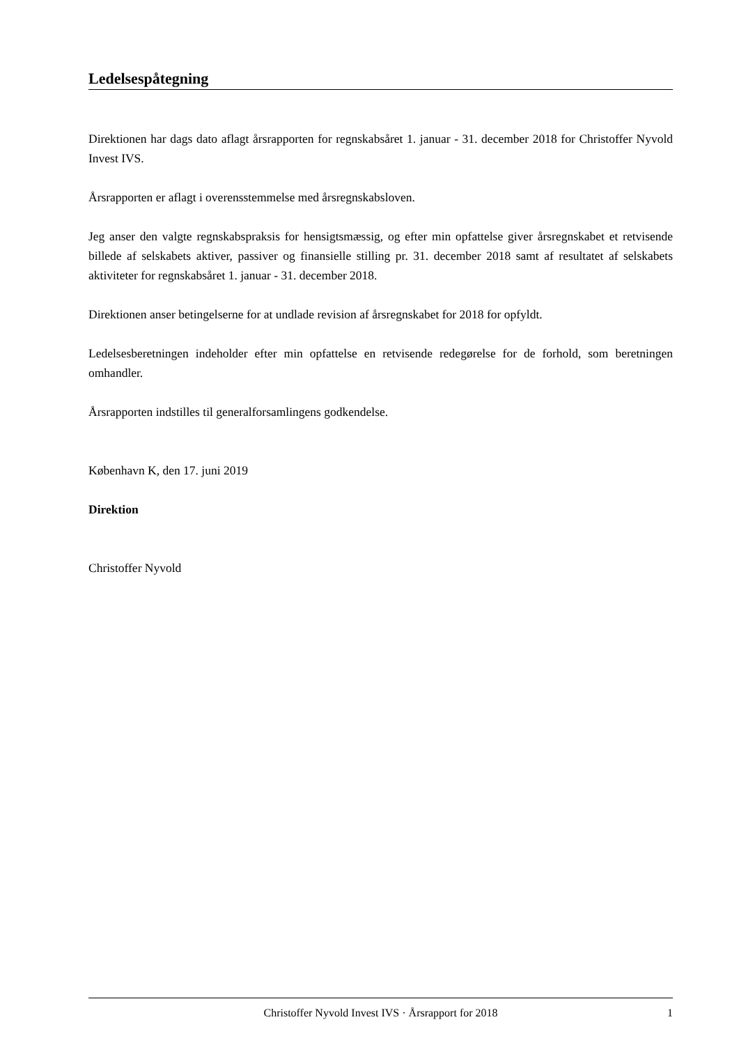Ledelsespåtegning
Direktionen har dags dato aflagt årsrapporten for regnskabsåret 1. januar - 31. december 2018 for Christoffer Nyvold Invest IVS.
Årsrapporten er aflagt i overensstemmelse med årsregnskabsloven.
Jeg anser den valgte regnskabspraksis for hensigtsmæssig, og efter min opfattelse giver årsregnskabet et retvisende billede af selskabets aktiver, passiver og finansielle stilling pr. 31. december 2018 samt af resultatet af selskabets aktiviteter for regnskabsåret 1. januar - 31. december 2018.
Direktionen anser betingelserne for at undlade revision af årsregnskabet for 2018 for opfyldt.
Ledelsesberetningen indeholder efter min opfattelse en retvisende redegørelse for de forhold, som beretningen omhandler.
Årsrapporten indstilles til generalforsamlingens godkendelse.
København K, den 17. juni 2019
Direktion
Christoffer Nyvold
Christoffer Nyvold Invest IVS · Årsrapport for 2018 1